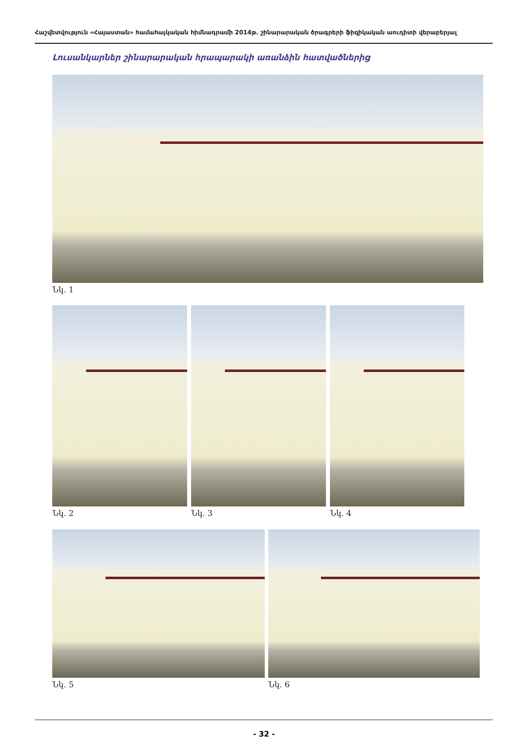Հաշվետվություն «Հայաստան» համահայկական հիմնադրամի 2014թ. շինարարական ծրագրերի ֆիզիկական աուդիտի վերաբերյալ
Լուսանկարներ շինարարական հրապարակի առանձին հատվածներից
Նկ. 1
Նկ. 2 Նկ. 3 Նկ. 4
Նկ. 5 Նկ. 6
- 32 -